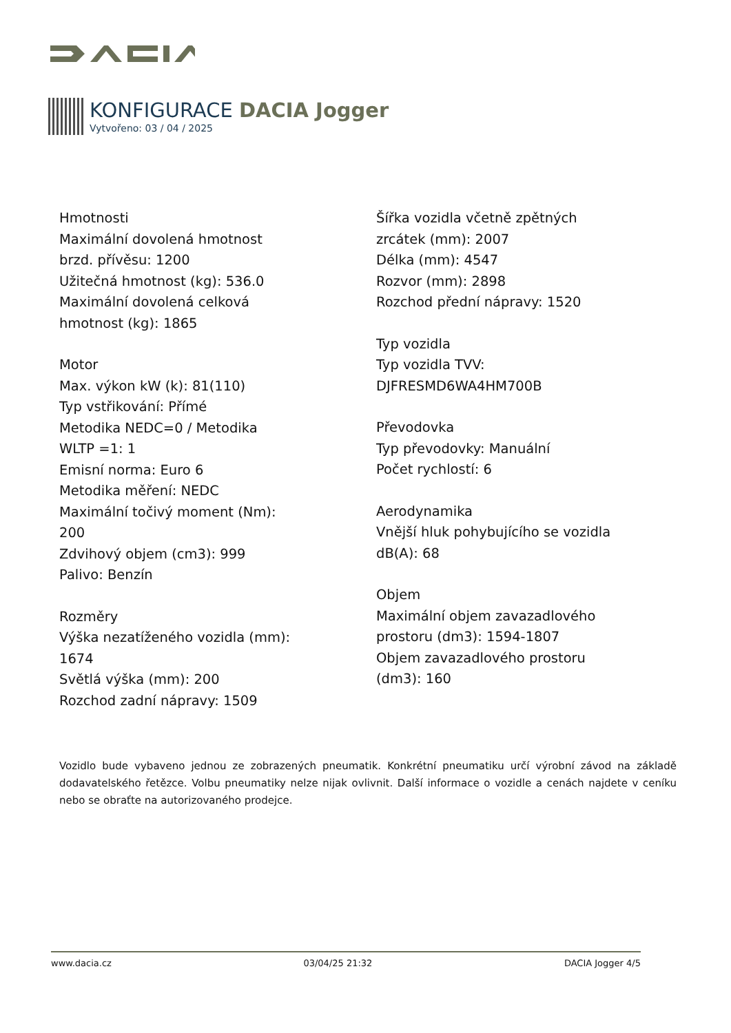KONFIGURACE DACIA Jogger
Vytvořeno: 03 / 04 / 2025
Hmotnosti
Maximální dovolená hmotnost
brzd. přívěsu: 1200
Užitečná hmotnost (kg): 536.0
Maximální dovolená celková
hmotnost (kg): 1865
Motor
Max. výkon kW (k): 81(110)
Typ vstřikování: Přímé
Metodika NEDC=0 / Metodika
WLTP =1: 1
Emisní norma: Euro 6
Metodika měření: NEDC
Maximální točivý moment (Nm):
200
Zdvihový objem (cm3): 999
Palivo: Benzín
Rozměry
Výška nezatíženého vozidla (mm):
1674
Světlá výška (mm): 200
Rozchod zadní nápravy: 1509
Šířka vozidla včetně zpětných
zrcátek (mm): 2007
Délka (mm): 4547
Rozvor (mm): 2898
Rozchod přední nápravy: 1520
Typ vozidla
Typ vozidla TVV:
DJFRESMD6WA4HM700B
Převodovka
Typ převodovky: Manuální
Počet rychlostí: 6
Aerodynamika
Vnější hluk pohybujícího se vozidla
dB(A): 68
Objem
Maximální objem zavazadlového
prostoru (dm3): 1594-1807
Objem zavazadlového prostoru
(dm3): 160
Vozidlo bude vybaveno jednou ze zobrazených pneumatik. Konkrétní pneumatiku určí výrobní závod na základě dodavatelského řetězce. Volbu pneumatiky nelze nijak ovlivnit. Další informace o vozidle a cenách najdete v ceníku nebo se obraťte na autorizovaného prodejce.
www.dacia.cz 03/04/25 21:32 DACIA Jogger 4/5